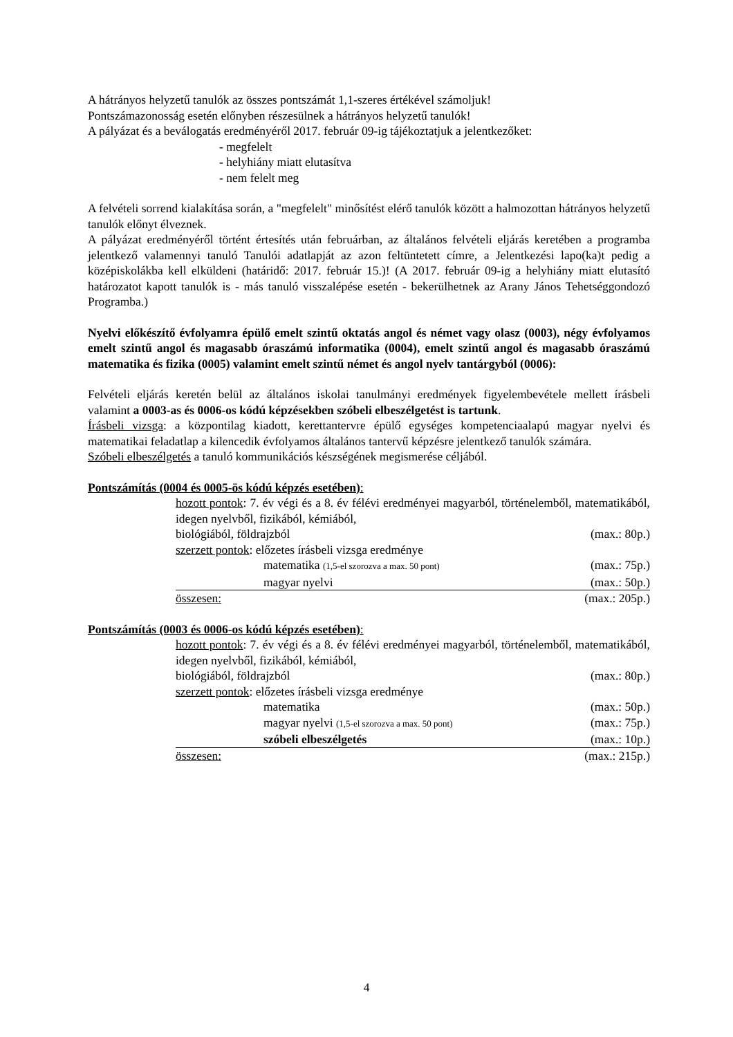A hátrányos helyzetű tanulók az összes pontszámát 1,1-szeres értékével számoljuk!
Pontszámazonosság esetén előnyben részesülnek a hátrányos helyzetű tanulók!
A pályázat és a beválogatás eredményéről 2017. február 09-ig tájékoztatjuk a jelentkezőket:
- megfelelt
- helyhiány miatt elutasítva
- nem felelt meg
A felvételi sorrend kialakítása során, a "megfelelt" minősítést elérő tanulók között a halmozottan hátrányos helyzetű tanulók előnyt élveznek.
A pályázat eredményéről történt értesítés után februárban, az általános felvételi eljárás keretében a programba jelentkező valamennyi tanuló Tanulói adatlapját az azon feltüntetett címre, a Jelentkezési lapo(ka)t pedig a középiskolákba kell elküldeni (határidő: 2017. február 15.)! (A 2017. február 09-ig a helyhiány miatt elutasító határozatot kapott tanulók is - más tanuló visszalépése esetén - bekerülhetnek az Arany János Tehetséggondozó Programba.)
Nyelvi előkészítő évfolyamra épülő emelt szintű oktatás angol és német vagy olasz (0003), négy évfolyamos emelt szintű angol és magasabb óraszámú informatika (0004), emelt szintű angol és magasabb óraszámú matematika és fizika (0005) valamint emelt szintű német és angol nyelv tantárgyból (0006):
Felvételi eljárás keretén belül az általános iskolai tanulmányi eredmények figyelembevétele mellett írásbeli valamint a 0003-as és 0006-os kódú képzésekben szóbeli elbeszélgetést is tartunk.
Írásbeli vizsga: a központilag kiadott, kerettantervre épülő egységes kompetenciaalapú magyar nyelvi és matematikai feladatlap a kilencedik évfolyamos általános tantervű képzésre jelentkező tanulók számára.
Szóbeli elbeszélgetés a tanuló kommunikációs készségének megismerése céljából.
Pontszámítás (0004 és 0005-ös kódú képzés esetében):
hozott pontok: 7. év végi és a 8. év félévi eredményei magyarból, történelemből, matematikából, idegen nyelvből, fizikából, kémiából,
biológiából, földrajzból (max.: 80p.)
szerzett pontok: előzetes írásbeli vizsga eredménye
matematika (1,5-el szorozva a max. 50 pont) (max.: 75p.)
magyar nyelvi (max.: 50p.)
összesen: (max.: 205p.)
Pontszámítás (0003 és 0006-os kódú képzés esetében):
hozott pontok: 7. év végi és a 8. év félévi eredményei magyarból, történelemből, matematikából, idegen nyelvből, fizikából, kémiából,
biológiából, földrajzból (max.: 80p.)
szerzett pontok: előzetes írásbeli vizsga eredménye
matematika (max.: 50p.)
magyar nyelvi (1,5-el szorozva a max. 50 pont) (max.: 75p.)
szóbeli elbeszélgetés (max.: 10p.)
összesen: (max.: 215p.)
4